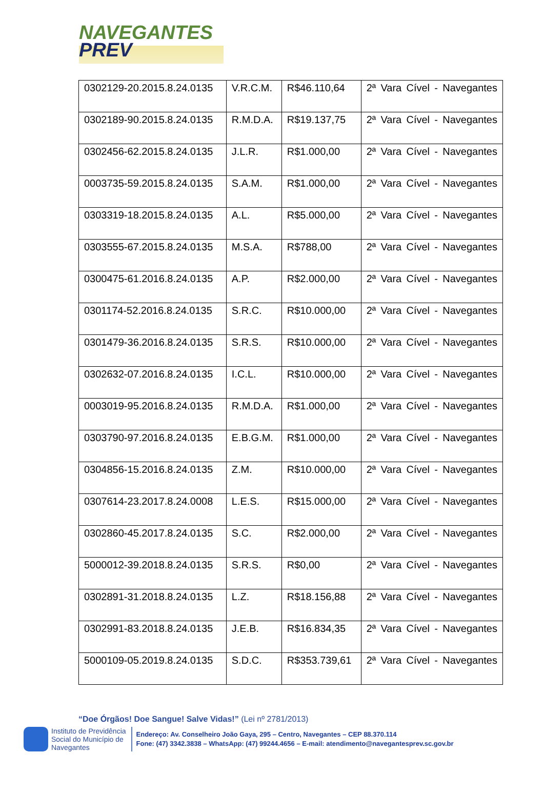NAVEGANTES
PREV
| 0302129-20.2015.8.24.0135 | V.R.C.M. | R$46.110,64 | 2ª Vara Cível - Navegantes |
| 0302189-90.2015.8.24.0135 | R.M.D.A. | R$19.137,75 | 2ª Vara Cível - Navegantes |
| 0302456-62.2015.8.24.0135 | J.L.R. | R$1.000,00 | 2ª Vara Cível - Navegantes |
| 0003735-59.2015.8.24.0135 | S.A.M. | R$1.000,00 | 2ª Vara Cível - Navegantes |
| 0303319-18.2015.8.24.0135 | A.L. | R$5.000,00 | 2ª Vara Cível - Navegantes |
| 0303555-67.2015.8.24.0135 | M.S.A. | R$788,00 | 2ª Vara Cível - Navegantes |
| 0300475-61.2016.8.24.0135 | A.P. | R$2.000,00 | 2ª Vara Cível - Navegantes |
| 0301174-52.2016.8.24.0135 | S.R.C. | R$10.000,00 | 2ª Vara Cível - Navegantes |
| 0301479-36.2016.8.24.0135 | S.R.S. | R$10.000,00 | 2ª Vara Cível - Navegantes |
| 0302632-07.2016.8.24.0135 | I.C.L. | R$10.000,00 | 2ª Vara Cível - Navegantes |
| 0003019-95.2016.8.24.0135 | R.M.D.A. | R$1.000,00 | 2ª Vara Cível - Navegantes |
| 0303790-97.2016.8.24.0135 | E.B.G.M. | R$1.000,00 | 2ª Vara Cível - Navegantes |
| 0304856-15.2016.8.24.0135 | Z.M. | R$10.000,00 | 2ª Vara Cível - Navegantes |
| 0307614-23.2017.8.24.0008 | L.E.S. | R$15.000,00 | 2ª Vara Cível - Navegantes |
| 0302860-45.2017.8.24.0135 | S.C. | R$2.000,00 | 2ª Vara Cível - Navegantes |
| 5000012-39.2018.8.24.0135 | S.R.S. | R$0,00 | 2ª Vara Cível - Navegantes |
| 0302891-31.2018.8.24.0135 | L.Z. | R$18.156,88 | 2ª Vara Cível - Navegantes |
| 0302991-83.2018.8.24.0135 | J.E.B. | R$16.834,35 | 2ª Vara Cível - Navegantes |
| 5000109-05.2019.8.24.0135 | S.D.C. | R$353.739,61 | 2ª Vara Cível - Navegantes |
“Doe Órgãos! Doe Sangue! Salve Vidas!” (Lei nº 2781/2013)
Instituto de Previdência
Social do Município de
Navegantes
Endereço: Av. Conselheiro João Gaya, 295 – Centro, Navegantes – CEP 88.370.114
Fone: (47) 3342.3838 – WhatsApp: (47) 99244.4656 – E-mail: atendimento@navegantesprev.sc.gov.br